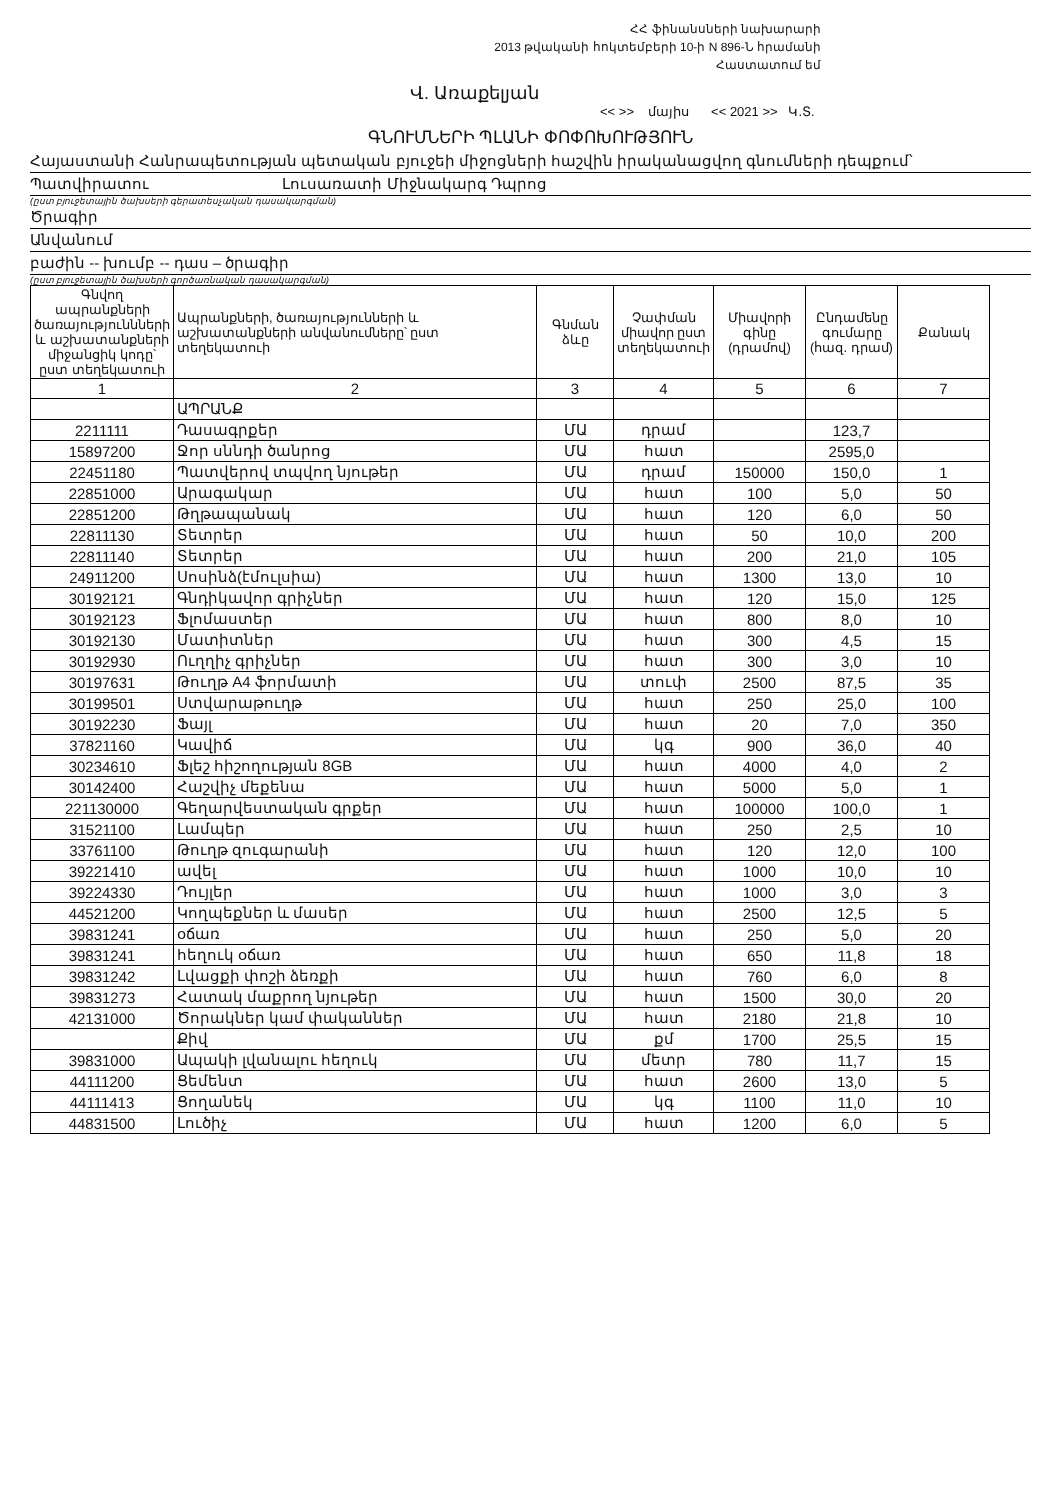ՀՀ ֆինանսների նախարարի
2013 թվականի հոկտեմբերի 10-ի N 896-Ն հրամանի
Հաստատում եմ
Վ. Առաքելյան
<< >> մայիս << 2021 >> Կ.Տ.
ԳՆՈՒՄՆԵՐԻ ՊԼԱՆԻ ՓՈՓՈԽՈՒԹՅՈՒՆ
Հայաստանի Հանրապետության պետական բյուջեի միջոցների հաշվին իրականացվող գնումների դեպքում՝
Պատվիրատու Լուսառատի Միջնակարգ Դպրոց
(ըստ բյուջետային ծախսերի գերատեսչական դասակարգման)
Ծրագիր
Անվանում
բաժին -- խումբ -- դաս – ծրագիր
(ըստ բյուջետային ծախսերի գործառնական դասակարգման)
| Գնվող ապրանքների ծառայություննների և աշխատանքների միջանցիկ կոդը՝ ըստ տեղեկատուի | Ապրանքների, ծառայությունների և աշխատանքների անվանումները՝ ըստ տեղեկատուի | Գնման ձևը | Չափման միավոր ըստ տեղեկատուի | Միավորի գինը (դրամով) | Ընդամենը գումարը (հազ. դրամ) | Քանակ |
| --- | --- | --- | --- | --- | --- | --- |
| 1 | 2 | 3 | 4 | 5 | 6 | 7 |
| | ԱՊՐԱՆՔ | | | | | |
| 2211111 | Դասագրքեր | ՄԱ | դրամ | | 123,7 | |
| 15897200 | Ջոր սննդի ծանրոց | ՄԱ | հատ | | 2595,0 | |
| 22451180 | Պատվերով տպվող նյութեր | ՄԱ | դրամ | 150000 | 150,0 | 1 |
| 22851000 | Արագակար | ՄԱ | հատ | 100 | 5,0 | 50 |
| 22851200 | Թղթապանակ | ՄԱ | հատ | 120 | 6,0 | 50 |
| 22811130 | Տետրեր | ՄԱ | հատ | 50 | 10,0 | 200 |
| 22811140 | Տետրեր | ՄԱ | հատ | 200 | 21,0 | 105 |
| 24911200 | Սոսինձ(էմուլսիա) | ՄԱ | հատ | 1300 | 13,0 | 10 |
| 30192121 | Գնդիկավոր գրիչներ | ՄԱ | հատ | 120 | 15,0 | 125 |
| 30192123 | Ֆլոմաստեր | ՄԱ | հատ | 800 | 8,0 | 10 |
| 30192130 | Մատիտներ | ՄԱ | հատ | 300 | 4,5 | 15 |
| 30192930 | Ուղղիչ գրիչներ | ՄԱ | հատ | 300 | 3,0 | 10 |
| 30197631 | Թուղթ A4 ֆորմատի | ՄԱ | տուփ | 2500 | 87,5 | 35 |
| 30199501 | Ստվարաթուղթ | ՄԱ | հատ | 250 | 25,0 | 100 |
| 30192230 | Ֆայլ | ՄԱ | հատ | 20 | 7,0 | 350 |
| 37821160 | Կավիճ | ՄԱ | կգ | 900 | 36,0 | 40 |
| 30234610 | Ֆլեշ հիշողության 8GB | ՄԱ | հատ | 4000 | 4,0 | 2 |
| 30142400 | Հաշվիչ մեքենա | ՄԱ | հատ | 5000 | 5,0 | 1 |
| 221130000 | Գեղարվեստական գրքեր | ՄԱ | հատ | 100000 | 100,0 | 1 |
| 31521100 | Լամպեր | ՄԱ | հատ | 250 | 2,5 | 10 |
| 33761100 | Թուղթ զուգարանի | ՄԱ | հատ | 120 | 12,0 | 100 |
| 39221410 | ավել | ՄԱ | հատ | 1000 | 10,0 | 10 |
| 39224330 | Դույլեր | ՄԱ | հատ | 1000 | 3,0 | 3 |
| 44521200 | Կողպեքներ և մասեր | ՄԱ | հատ | 2500 | 12,5 | 5 |
| 39831241 | օճառ | ՄԱ | հատ | 250 | 5,0 | 20 |
| 39831241 | հեղուկ օճառ | ՄԱ | հատ | 650 | 11,8 | 18 |
| 39831242 | Լվացքի փոշի ձեռքի | ՄԱ | հատ | 760 | 6,0 | 8 |
| 39831273 | Հատակ մաքրող նյութեր | ՄԱ | հատ | 1500 | 30,0 | 20 |
| 42131000 | Ծորակներ կամ փականներ | ՄԱ | հատ | 2180 | 21,8 | 10 |
| | Քիվ | ՄԱ | քմ | 1700 | 25,5 | 15 |
| 39831000 | Ապակի լվանալու հեղուկ | ՄԱ | մետր | 780 | 11,7 | 15 |
| 44111200 | Ցեմենտ | ՄԱ | հատ | 2600 | 13,0 | 5 |
| 44111413 | Ցողանեկ | ՄԱ | կգ | 1100 | 11,0 | 10 |
| 44831500 | Լուծիչ | ՄԱ | հատ | 1200 | 6,0 | 5 |